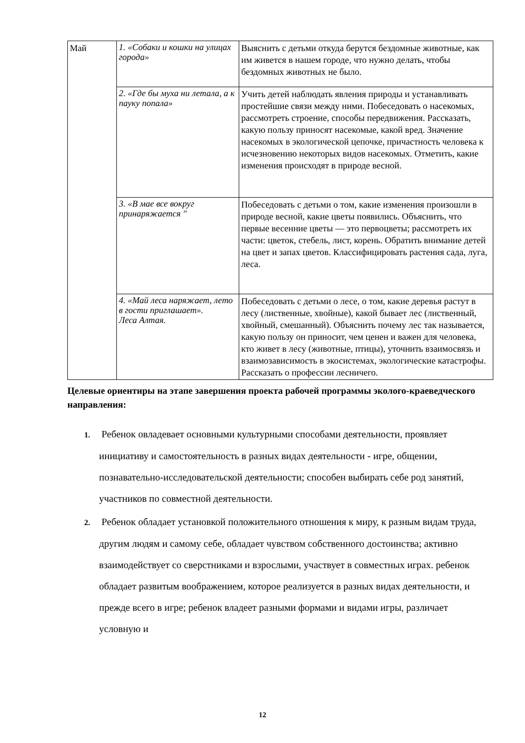| Май | 1. «Собаки и кошки на улицах города» | Выяснить с детьми откуда берутся бездомные животные, как им живется в нашем городе, что нужно делать, чтобы бездомных животных не было. |
| | 2. «Где бы муха ни летала, а к пауку попала» | Учить детей наблюдать явления природы и устанавливать простейшие связи между ними. Побеседовать о насекомых, рассмотреть строение, способы передвижения. Рассказать, какую пользу приносят насекомые, какой вред. Значение насекомых в экологической цепочке, причастность человека к исчезновению некоторых видов насекомых. Отметить, какие изменения происходят в природе весной. |
| | 3. «В мае все вокруг принаряжается " | Побеседовать с детьми о том, какие изменения произошли в природе весной, какие цветы появились. Объяснить, что первые весенние цветы — это первоцветы; рассмотреть их части: цветок, стебель, лист, корень. Обратить внимание детей на цвет и запах цветов. Классифицировать растения сада, луга, леса. |
| | 4. «Май леса наряжает, лето в гости приглашает». Леса Алтая. | Побеседовать с детьми о лесе, о том, какие деревья растут в лесу (лиственные, хвойные), какой бывает лес (лиственный, хвойный, смешанный). Объяснить почему лес так называется, какую пользу он приносит, чем ценен и важен для человека, кто живет в лесу (животные, птицы), уточнить взаимосвязь и взаимозависимость в экосистемах, экологические катастрофы. Рассказать о профессии лесничего. |
Целевые ориентиры на этапе завершения проекта рабочей программы эколого-краеведческого направления:
1. Ребенок овладевает основными культурными способами деятельности, проявляет инициативу и самостоятельность в разных видах деятельности - игре, общении, познавательно-исследовательской деятельности; способен выбирать себе род занятий, участников по совместной деятельности.
2. Ребенок обладает установкой положительного отношения к миру, к разным видам труда, другим людям и самому себе, обладает чувством собственного достоинства; активно взаимодействует со сверстниками и взрослыми, участвует в совместных играх. ребенок обладает развитым воображением, которое реализуется в разных видах деятельности, и прежде всего в игре; ребенок владеет разными формами и видами игры, различает условную и
12